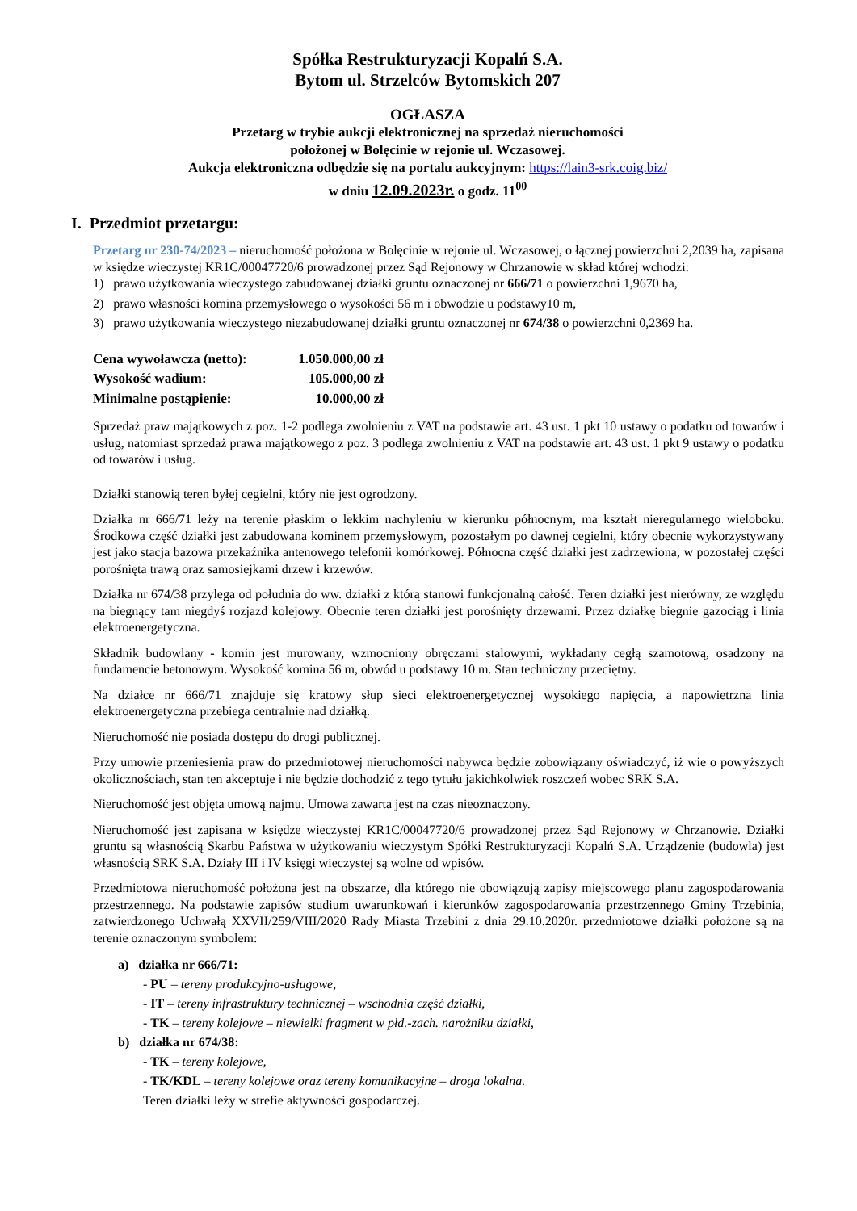Spółka Restrukturyzacji Kopalń S.A.
Bytom ul. Strzelców Bytomskich 207
OGŁASZA
Przetarg w trybie aukcji elektronicznej na sprzedaż nieruchomości
położonej w Bolęcinie w rejonie ul. Wczasowej.
Aukcja elektroniczna odbędzie się na portalu aukcyjnym: https://lain3-srk.coig.biz/
w dniu 12.09.2023r. o godz. 11<sup>00</sup>
I. Przedmiot przetargu:
Przetarg nr 230-74/2023 – nieruchomość położona w Bolęcinie w rejonie ul. Wczasowej, o łącznej powierzchni 2,2039 ha, zapisana w księdze wieczystej KR1C/00047720/6 prowadzonej przez Sąd Rejonowy w Chrzanowie w skład której wchodzi:
1) prawo użytkowania wieczystego zabudowanej działki gruntu oznaczonej nr 666/71 o powierzchni 1,9670 ha,
2) prawo własności komina przemysłowego o wysokości 56 m i obwodzie u podstawy10 m,
3) prawo użytkowania wieczystego niezabudowanej działki gruntu oznaczonej nr 674/38 o powierzchni 0,2369 ha.
| Cena wywoławcza (netto): | 1.050.000,00 zł |
| Wysokość wadium: | 105.000,00 zł |
| Minimalne postąpienie: | 10.000,00 zł |
Sprzedaż praw majątkowych z poz. 1-2 podlega zwolnieniu z VAT na podstawie art. 43 ust. 1 pkt 10 ustawy o podatku od towarów i usług, natomiast sprzedaż prawa majątkowego z poz. 3 podlega zwolnieniu z VAT na podstawie art. 43 ust. 1 pkt 9 ustawy o podatku od towarów i usług.
Działki stanowią teren byłej cegielni, który nie jest ogrodzony.
Działka nr 666/71 leży na terenie płaskim o lekkim nachyleniu w kierunku północnym, ma kształt nieregularnego wieloboku. Środkowa część działki jest zabudowana kominem przemysłowym, pozostałym po dawnej cegielni, który obecnie wykorzystywany jest jako stacja bazowa przekaźnika antenowego telefonii komórkowej. Północna część działki jest zadrzewiona, w pozostałej części porośnięta trawą oraz samosiejkami drzew i krzewów.
Działka nr 674/38 przylega od południa do ww. działki z którą stanowi funkcjonalną całość. Teren działki jest nierówny, ze względu na biegnący tam niegdyś rozjazd kolejowy. Obecnie teren działki jest porośnięty drzewami. Przez działkę biegnie gazociąg i linia elektroenergetyczna.
Składnik budowlany - komin jest murowany, wzmocniony obręczami stalowymi, wykładany cegłą szamotową, osadzony na fundamencie betonowym. Wysokość komina 56 m, obwód u podstawy 10 m. Stan techniczny przeciętny.
Na działce nr 666/71 znajduje się kratowy słup sieci elektroenergetycznej wysokiego napięcia, a napowietrzna linia elektroenergetyczna przebiega centralnie nad działką.
Nieruchomość nie posiada dostępu do drogi publicznej.
Przy umowie przeniesienia praw do przedmiotowej nieruchomości nabywca będzie zobowiązany oświadczyć, iż wie o powyższych okolicznościach, stan ten akceptuje i nie będzie dochodzić z tego tytułu jakichkolwiek roszczeń wobec SRK S.A.
Nieruchomość jest objęta umową najmu. Umowa zawarta jest na czas nieoznaczony.
Nieruchomość jest zapisana w księdze wieczystej KR1C/00047720/6 prowadzonej przez Sąd Rejonowy w Chrzanowie. Działki gruntu są własnością Skarbu Państwa w użytkowaniu wieczystym Spółki Restrukturyzacji Kopalń S.A. Urządzenie (budowla) jest własnością SRK S.A. Działy III i IV księgi wieczystej są wolne od wpisów.
Przedmiotowa nieruchomość położona jest na obszarze, dla którego nie obowiązują zapisy miejscowego planu zagospodarowania przestrzennego. Na podstawie zapisów studium uwarunkowań i kierunków zagospodarowania przestrzennego Gminy Trzebinia, zatwierdzonego Uchwałą XXVII/259/VIII/2020 Rady Miasta Trzebini z dnia 29.10.2020r. przedmiotowe działki położone są na terenie oznaczonym symbolem:
a) działka nr 666/71:
- PU – tereny produkcyjno-usługowe,
- IT – tereny infrastruktury technicznej – wschodnia część działki,
- TK – tereny kolejowe – niewielki fragment w płd.-zach. narożniku działki,
b) działka nr 674/38:
- TK – tereny kolejowe,
- TK/KDL – tereny kolejowe oraz tereny komunikacyjne – droga lokalna.
Teren działki leży w strefie aktywności gospodarczej.